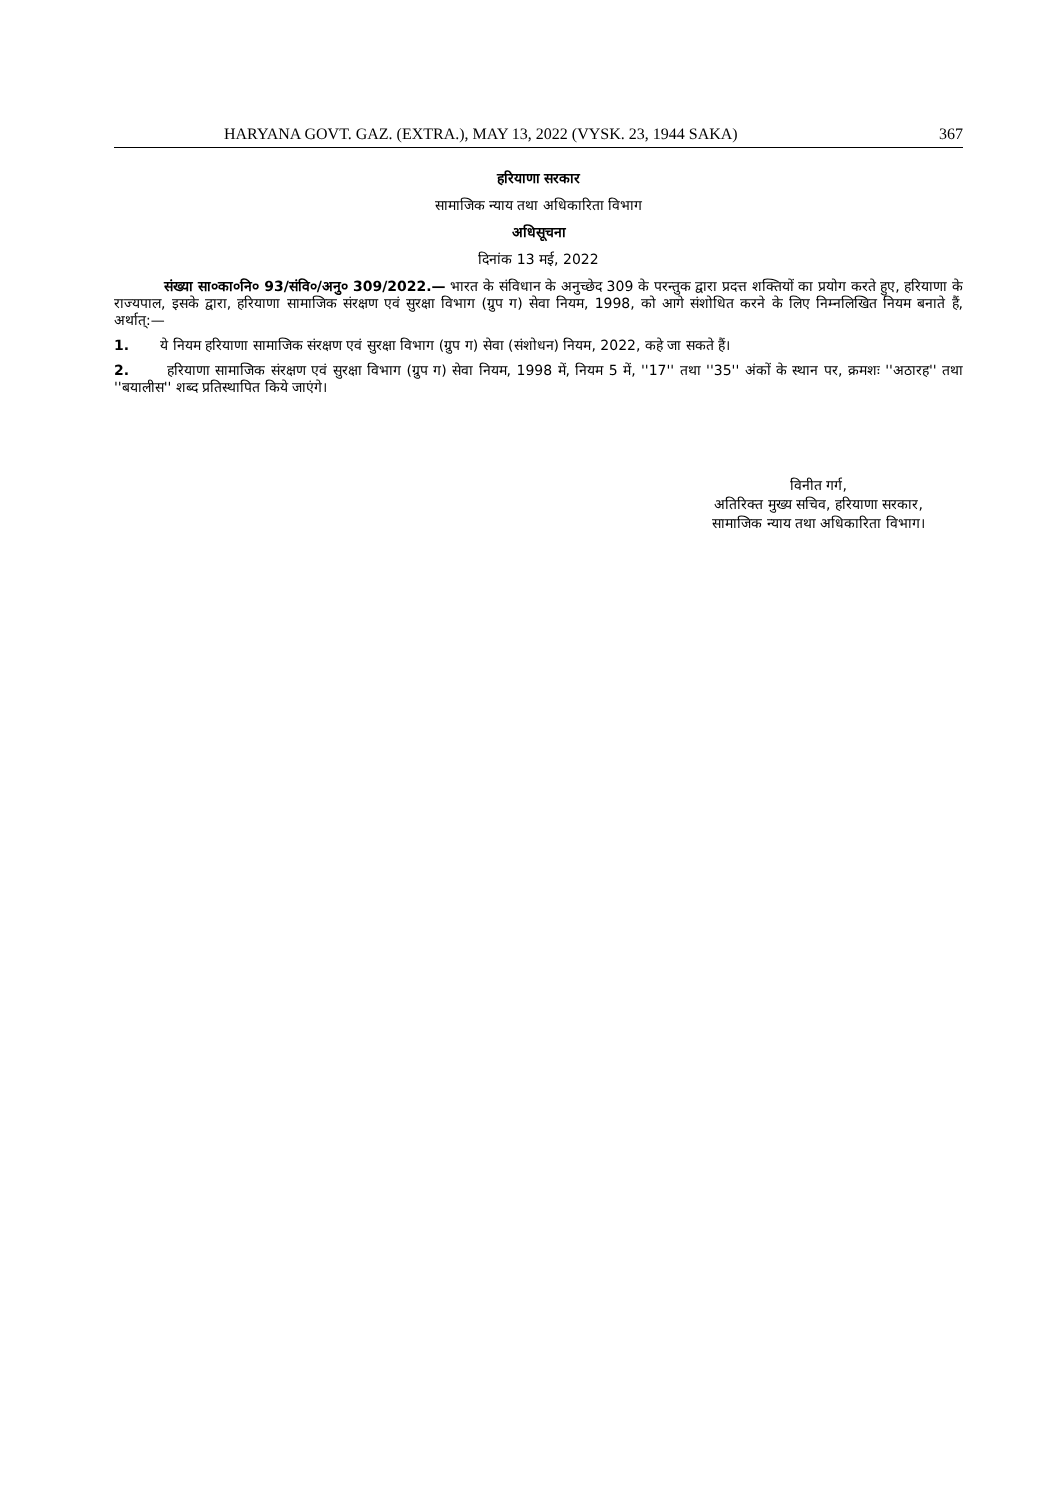HARYANA GOVT. GAZ. (EXTRA.), MAY 13, 2022 (VYSK. 23, 1944 SAKA) 367
हरियाणा सरकार
सामाजिक न्याय तथा अधिकारिता विभाग
अधिसूचना
दिनांक 13 मई, 2022
संख्या सा०का०नि० 93/संवि०/अनु० 309/2022.— भारत के संविधान के अनुच्छेद 309 के परन्तुक द्वारा प्रदत्त शक्तियों का प्रयोग करते हुए, हरियाणा के राज्यपाल, इसके द्वारा, हरियाणा सामाजिक संरक्षण एवं सुरक्षा विभाग (ग्रुप ग) सेवा नियम, 1998, को आगे संशोधित करने के लिए निम्नलिखित नियम बनाते हैं, अर्थात्:—
1. ये नियम हरियाणा सामाजिक संरक्षण एवं सुरक्षा विभाग (ग्रुप ग) सेवा (संशोधन) नियम, 2022, कहे जा सकते हैं।
2. हरियाणा सामाजिक संरक्षण एवं सुरक्षा विभाग (ग्रुप ग) सेवा नियम, 1998 में, नियम 5 में, ''17'' तथा ''35'' अंकों के स्थान पर, क्रमशः ''अठारह'' तथा ''बयालीस'' शब्द प्रतिस्थापित किये जाएंगे।
विनीत गर्ग,
अतिरिक्त मुख्य सचिव, हरियाणा सरकार,
सामाजिक न्याय तथा अधिकारिता विभाग।